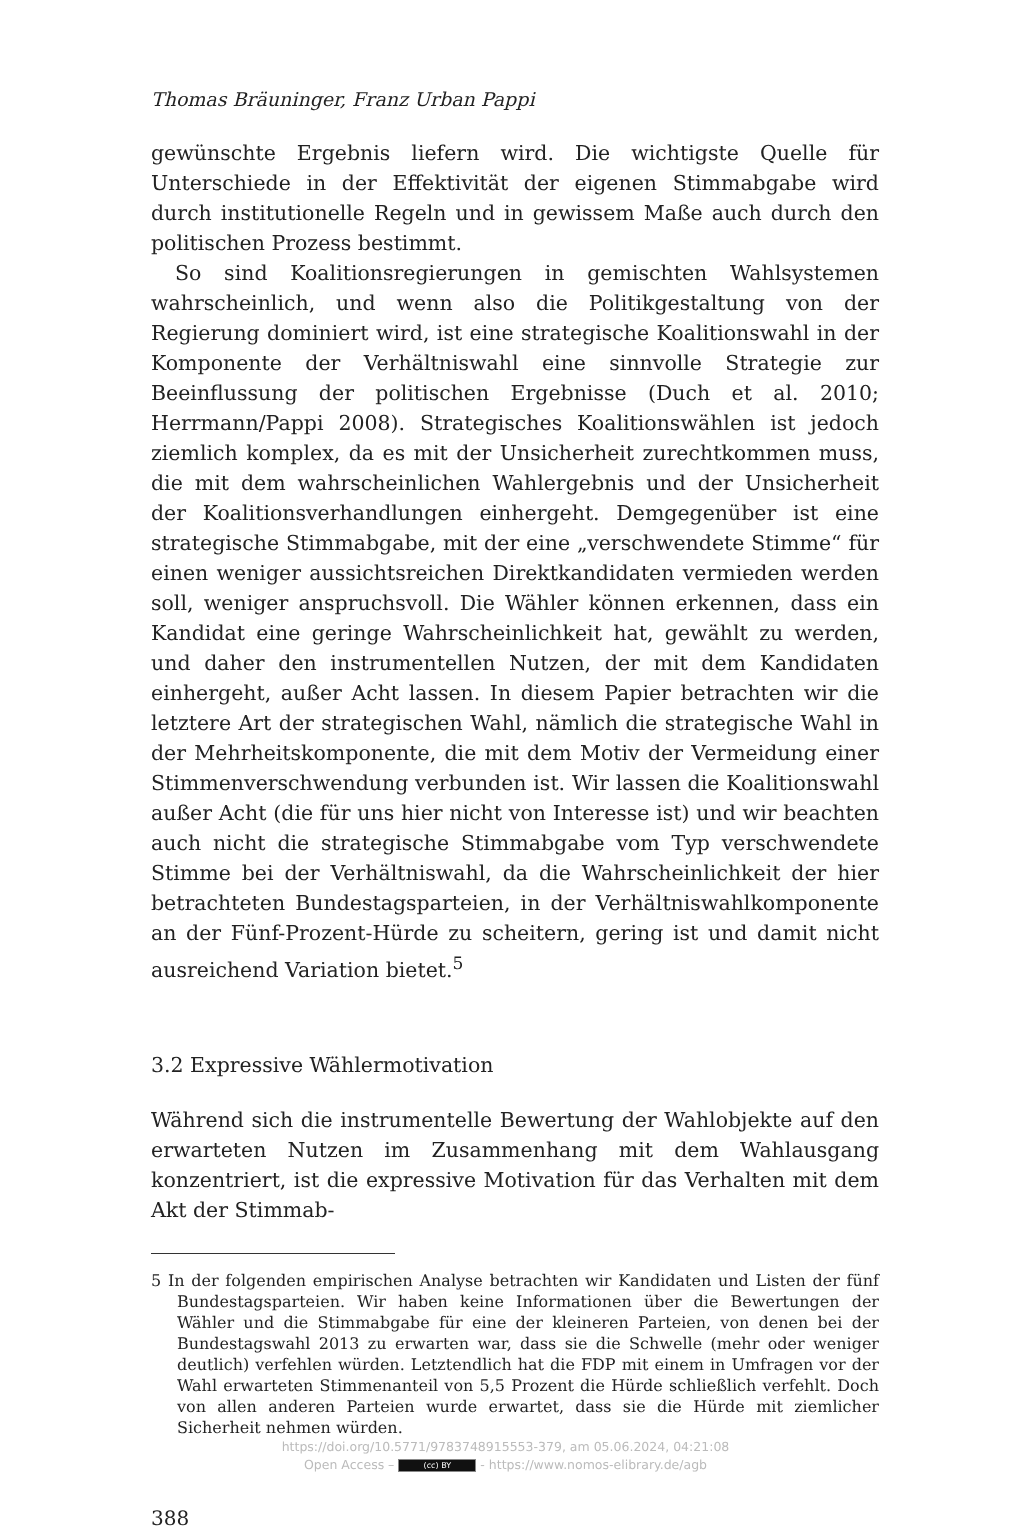Thomas Bräuninger, Franz Urban Pappi
gewünschte Ergebnis liefern wird. Die wichtigste Quelle für Unterschiede in der Effektivität der eigenen Stimmabgabe wird durch institutionelle Regeln und in gewissem Maße auch durch den politischen Prozess bestimmt.
So sind Koalitionsregierungen in gemischten Wahlsystemen wahrscheinlich, und wenn also die Politikgestaltung von der Regierung dominiert wird, ist eine strategische Koalitionswahl in der Komponente der Verhältniswahl eine sinnvolle Strategie zur Beeinflussung der politischen Ergebnisse (Duch et al. 2010; Herrmann/Pappi 2008). Strategisches Koalitionswählen ist jedoch ziemlich komplex, da es mit der Unsicherheit zurechtkommen muss, die mit dem wahrscheinlichen Wahlergebnis und der Unsicherheit der Koalitionsverhandlungen einhergeht. Demgegenüber ist eine strategische Stimmabgabe, mit der eine „verschwendete Stimme“ für einen weniger aussichtsreichen Direktkandidaten vermieden werden soll, weniger anspruchsvoll. Die Wähler können erkennen, dass ein Kandidat eine geringe Wahrscheinlichkeit hat, gewählt zu werden, und daher den instrumentellen Nutzen, der mit dem Kandidaten einhergeht, außer Acht lassen. In diesem Papier betrachten wir die letztere Art der strategischen Wahl, nämlich die strategische Wahl in der Mehrheitskomponente, die mit dem Motiv der Vermeidung einer Stimmenverschwendung verbunden ist. Wir lassen die Koalitionswahl außer Acht (die für uns hier nicht von Interesse ist) und wir beachten auch nicht die strategische Stimmabgabe vom Typ verschwendete Stimme bei der Verhältniswahl, da die Wahrscheinlichkeit der hier betrachteten Bundestagsparteien, in der Verhältniswahlkomponente an der Fünf-Prozent-Hürde zu scheitern, gering ist und damit nicht ausreichend Variation bietet.<sup>5</sup>
3.2 Expressive Wählermotivation
Während sich die instrumentelle Bewertung der Wahlobjekte auf den erwarteten Nutzen im Zusammenhang mit dem Wahlausgang konzentriert, ist die expressive Motivation für das Verhalten mit dem Akt der Stimmab-
5 In der folgenden empirischen Analyse betrachten wir Kandidaten und Listen der fünf Bundestagsparteien. Wir haben keine Informationen über die Bewertungen der Wähler und die Stimmabgabe für eine der kleineren Parteien, von denen bei der Bundestagswahl 2013 zu erwarten war, dass sie die Schwelle (mehr oder weniger deutlich) verfehlen würden. Letztendlich hat die FDP mit einem in Umfragen vor der Wahl erwarteten Stimmenanteil von 5,5 Prozent die Hürde schließlich verfehlt. Doch von allen anderen Parteien wurde erwartet, dass sie die Hürde mit ziemlicher Sicherheit nehmen würden.
388
https://doi.org/10.5771/9783748915553-379, am 05.06.2024, 04:21:08
Open Access – (cc) BY - https://www.nomos-elibrary.de/agb